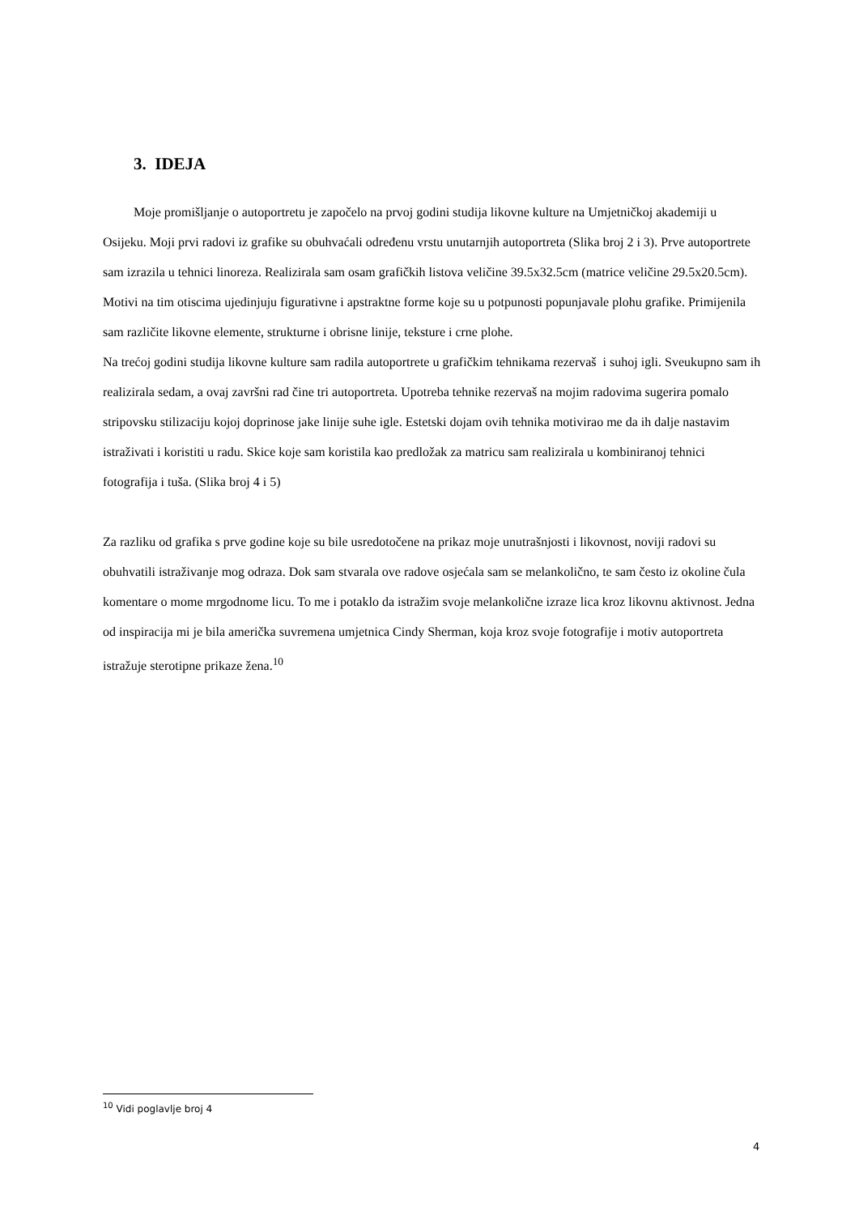3. IDEJA
Moje promišljanje o autoportretu je započelo na prvoj godini studija likovne kulture na Umjetničkoj akademiji u Osijeku. Moji prvi radovi iz grafike su obuhvaćali određenu vrstu unutarnjih autoportreta (Slika broj 2 i 3). Prve autoportrete sam izrazila u tehnici linoreza. Realizirala sam osam grafičkih listova veličine 39.5x32.5cm (matrice veličine 29.5x20.5cm). Motivi na tim otiscima ujedinjuju figurativne i apstraktne forme koje su u potpunosti popunjavale plohu grafike. Primijenila sam različite likovne elemente, strukturne i obrisne linije, teksture i crne plohe.
Na trećoj godini studija likovne kulture sam radila autoportrete u grafičkim tehnikama rezervaš i suhoj igli. Sveukupno sam ih realizirala sedam, a ovaj završni rad čine tri autoportreta. Upotreba tehnike rezervaš na mojim radovima sugerira pomalo stripovsku stilizaciju kojoj doprinose jake linije suhe igle. Estetski dojam ovih tehnika motivirao me da ih dalje nastavim istraživati i koristiti u radu. Skice koje sam koristila kao predložak za matricu sam realizirala u kombiniranoj tehnici fotografija i tuša. (Slika broj 4 i 5)
Za razliku od grafika s prve godine koje su bile usredotočene na prikaz moje unutrašnjosti i likovnost, noviji radovi su obuhvatili istraživanje mog odraza. Dok sam stvarala ove radove osjećala sam se melankolično, te sam često iz okoline čula komentare o mome mrgodnome licu. To me i potaklo da istražim svoje melankolične izraze lica kroz likovnu aktivnost. Jedna od inspiracija mi je bila američka suvremena umjetnica Cindy Sherman, koja kroz svoje fotografije i motiv autoportreta istražuje sterotipne prikaze žena.<sup>10</sup>
<sup>10</sup> Vidi poglavlje broj 4
4